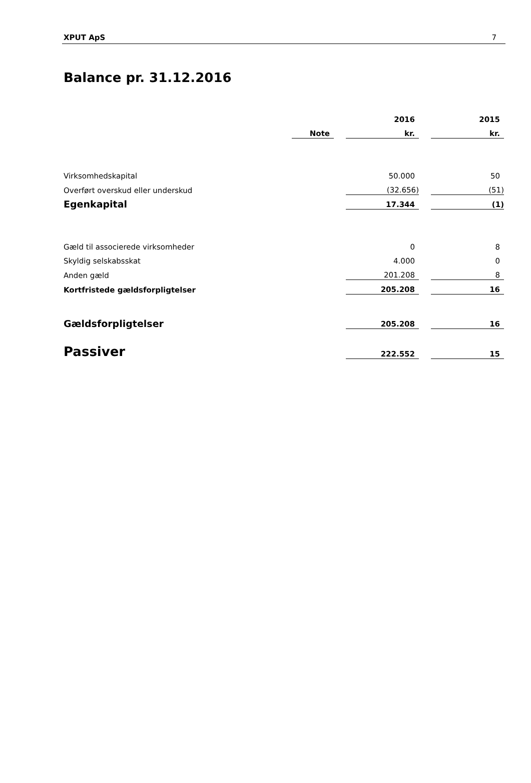XPUT ApS 7
Balance pr. 31.12.2016
| | | | 2016 | | 2015 |
| | Note | | kr. | | kr. |
| Virksomhedskapital | | | 50.000 | | 50 |
| Overført overskud eller underskud | | | (32.656) | | (51) |
| Egenkapital | | | 17.344 | | (1) |
| Gæld til associerede virksomheder | | | 0 | | 8 |
| Skyldig selskabsskat | | | 4.000 | | 0 |
| Anden gæld | | | 201.208 | | 8 |
| Kortfristede gældsforpligtelser | | | 205.208 | | 16 |
| Gældsforpligtelser | | | 205.208 | | 16 |
| Passiver | | | 222.552 | | 15 |